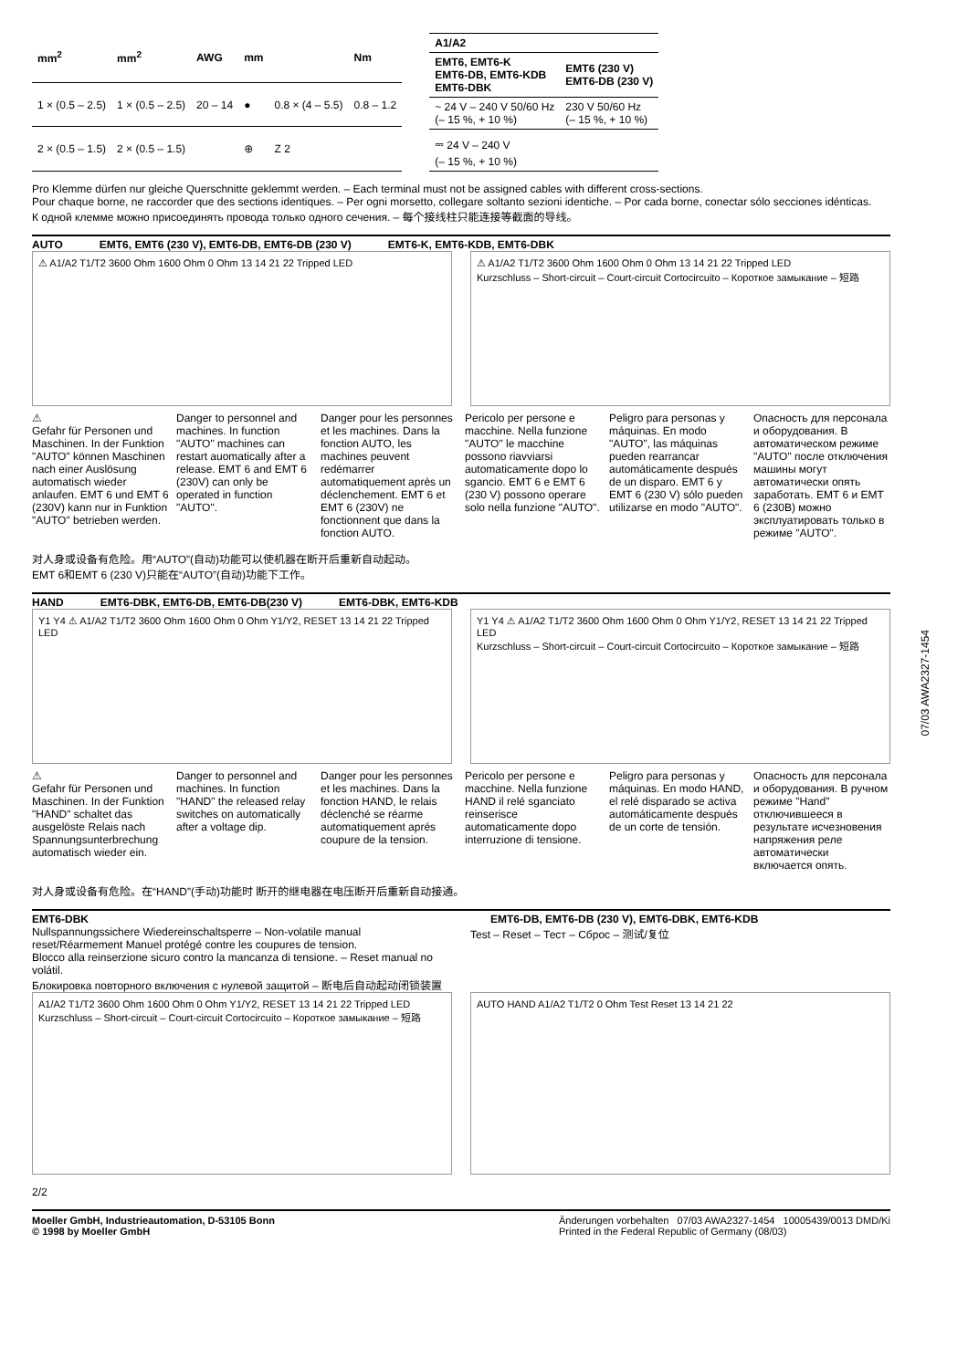| mm<sup>2</sup> | mm<sup>2</sup> | AWG | mm | | Nm |
| --- | --- | --- | --- | --- | --- |
| 1 × (0.5 – 2.5) | 1 × (0.5 – 2.5) | 20 – 14 | ● | 0.8 × (4 – 5.5) | 0.8 – 1.2 |
| 2 × (0.5 – 1.5) | 2 × (0.5 – 1.5) | | ⊕ | Z 2 | |
| A1/A2 | |
| --- | --- |
| EMT6, EMT6-K EMT6-DB, EMT6-KDB EMT6-DBK | EMT6 (230 V) EMT6-DB (230 V) |
| ~ 24 V – 240 V 50/60 Hz (– 15 %, + 10 %) | 230 V 50/60 Hz (– 15 %, + 10 %) |
| ⎓ 24 V – 240 V (– 15 %, + 10 %) | |
Pro Klemme dürfen nur gleiche Querschnitte geklemmt werden. – Each terminal must not be assigned cables with different cross-sections.
Pour chaque borne, ne raccorder que des sections identiques. – Per ogni morsetto, collegare soltanto sezioni identiche. – Por cada borne, conectar sólo secciones idénticas.
К одной клемме можно присоединять провода только одного сечения. – 每个接线柱只能连接等截面的导线。
AUTO EMT6, EMT6 (230 V), EMT6-DB, EMT6-DB (230 V) EMT6-K, EMT6-KDB, EMT6-DBK
⚠ A1/A2 T1/T2 3600 Ohm 1600 Ohm 0 Ohm 13 14 21 22 Tripped LED
⚠ A1/A2 T1/T2 3600 Ohm 1600 Ohm 0 Ohm 13 14 21 22 Tripped LED
Kurzschluss – Short-circuit – Court-circuit Cortocircuito – Короткое замыкание – 短路
⚠
Gefahr für Personen und Maschinen. In der Funktion "AUTO" können Maschinen nach einer Auslösung automatisch wieder anlaufen. EMT 6 und EMT 6 (230V) kann nur in Funktion "AUTO" betrieben werden.
Danger to personnel and machines. In function "AUTO" machines can restart auomatically after a release. EMT 6 and EMT 6 (230V) can only be operated in function "AUTO".
Danger pour les personnes et les machines. Dans la fonction AUTO, les machines peuvent redémarrer automatiquement après un déclenchement. EMT 6 et EMT 6 (230V) ne fonctionnent que dans la fonction AUTO.
Pericolo per persone e macchine. Nella funzione "AUTO" le macchine possono riavviarsi automaticamente dopo lo sgancio. EMT 6 e EMT 6 (230 V) possono operare solo nella funzione "AUTO".
Peligro para personas y máquinas. En modo "AUTO", las máquinas pueden rearrancar automáticamente después de un disparo. EMT 6 y EMT 6 (230 V) sólo pueden utilizarse en modo "AUTO".
Опасность для персонала и оборудования. В автоматическом режиме "AUTO" после отключения машины могут автоматически опять заработать. EMT 6 и EMT 6 (230B) можно эксплуатировать только в режиме "AUTO".
对人身或设备有危险。用“AUTO”(自动)功能可以使机器在断开后重新自动起动。
EMT 6和EMT 6 (230 V)只能在“AUTO”(自动)功能下工作。
HAND EMT6-DBK, EMT6-DB, EMT6-DB(230 V) EMT6-DBK, EMT6-KDB
Y1 Y4 ⚠ A1/A2 T1/T2 3600 Ohm 1600 Ohm 0 Ohm Y1/Y2, RESET 13 14 21 22 Tripped LED
Y1 Y4 ⚠ A1/A2 T1/T2 3600 Ohm 1600 Ohm 0 Ohm Y1/Y2, RESET 13 14 21 22 Tripped LED
Kurzschluss – Short-circuit – Court-circuit Cortocircuito – Короткое замыкание – 短路
⚠
Gefahr für Personen und Maschinen. In der Funktion "HAND" schaltet das ausgelöste Relais nach Spannungsunterbrechung automatisch wieder ein.
Danger to personnel and machines. In function "HAND" the released relay switches on automatically after a voltage dip.
Danger pour les personnes et les machines. Dans la fonction HAND, le relais déclenché se réarme automatiquement aprés coupure de la tension.
Pericolo per persone e macchine. Nella funzione HAND il relé sganciato reinserisce automaticamente dopo interruzione di tensione.
Peligro para personas y máquinas. En modo HAND, el relé disparado se activa automáticamente después de un corte de tensión.
Опасность для персонала и оборудования. В ручном режиме "Hand" отключившееся в результате исчезновения напряжения реле автоматически включается опять.
对人身或设备有危险。在“HAND”(手动)功能时 断开的继电器在电压断开后重新自动接通。
EMT6-DBK EMT6-DB, EMT6-DB (230 V), EMT6-DBK, EMT6-KDB
Nullspannungssichere Wiedereinschaltsperre – Non-volatile manual reset/Réarmement Manuel protégé contre les coupures de tension.
Blocco alla reinserzione sicuro contro la mancanza di tensione. – Reset manual no volátil.
Блокировка повторного включения с нулевой защитой – 断电后自动起动闭锁装置
Test – Reset – Тест – Сброс – 测试/复位
A1/A2 T1/T2 3600 Ohm 1600 Ohm 0 Ohm Y1/Y2, RESET 13 14 21 22 Tripped LED
Kurzschluss – Short-circuit – Court-circuit Cortocircuito – Короткое замыкание – 短路
AUTO HAND A1/A2 T1/T2 0 Ohm Test Reset 13 14 21 22
2/2
Moeller GmbH, Industrieautomation, D-53105 Bonn
© 1998 by Moeller GmbH
Änderungen vorbehalten 07/03 AWA2327-1454 10005439/0013 DMD/Ki
Printed in the Federal Republic of Germany (08/03)
07/03 AWA2327-1454